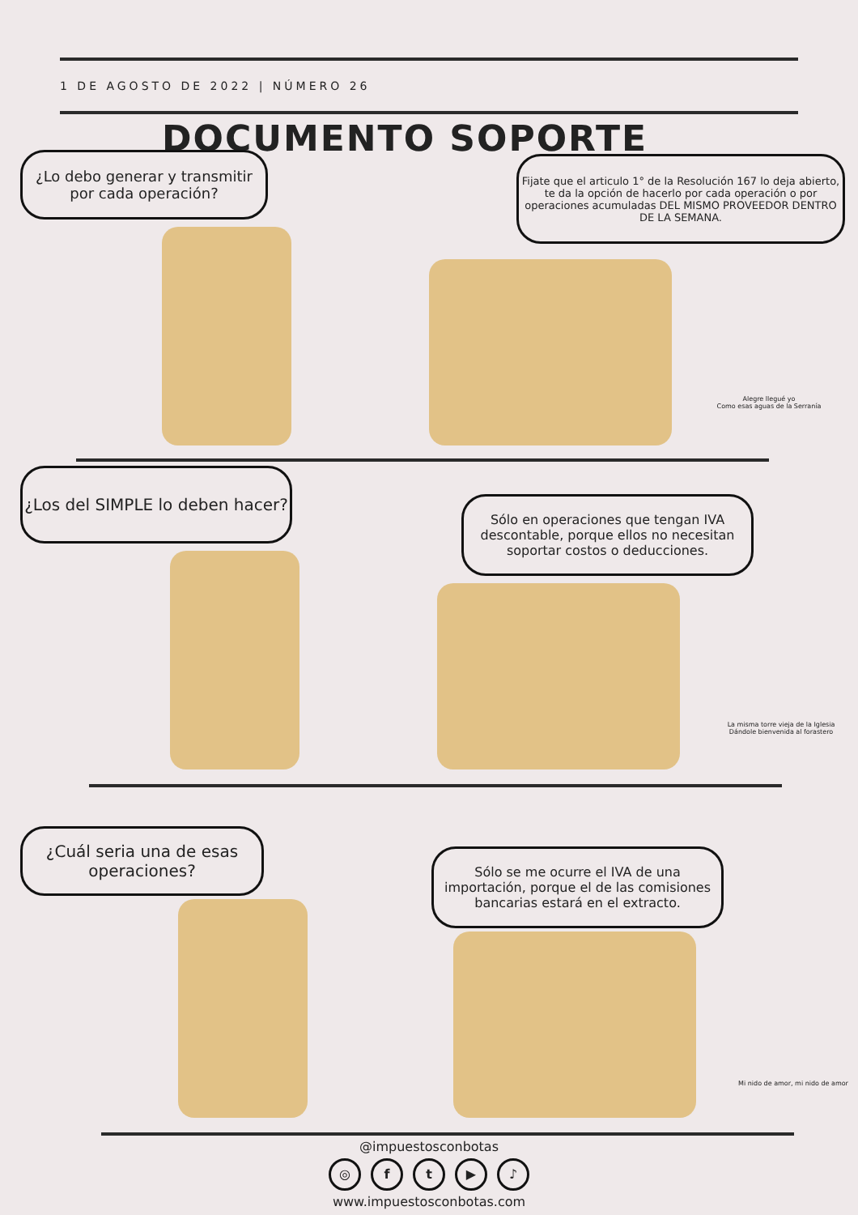1 DE AGOSTO DE 2022 | NÚMERO 26
DOCUMENTO SOPORTE
¿Lo debo generar y transmitir por cada operación?
Fijate que el articulo 1° de la Resolución 167 lo deja abierto, te da la opción de hacerlo por cada operación o por operaciones acumuladas DEL MISMO PROVEEDOR DENTRO DE LA SEMANA.
Alegre llegué yo
Como esas aguas de la Serranía
¿Los del SIMPLE lo deben hacer?
Sólo en operaciones que tengan IVA descontable, porque ellos no necesitan soportar costos o deducciones.
La misma torre vieja de la Iglesia
Dándole bienvenida al forastero
¿Cuál seria una de esas operaciones?
Sólo se me ocurre el IVA de una importación, porque el de las comisiones bancarias estará en el extracto.
Mi nido de amor, mi nido de amor
@impuestosconbotas
◎ ft ▶ ♪
www.impuestosconbotas.com